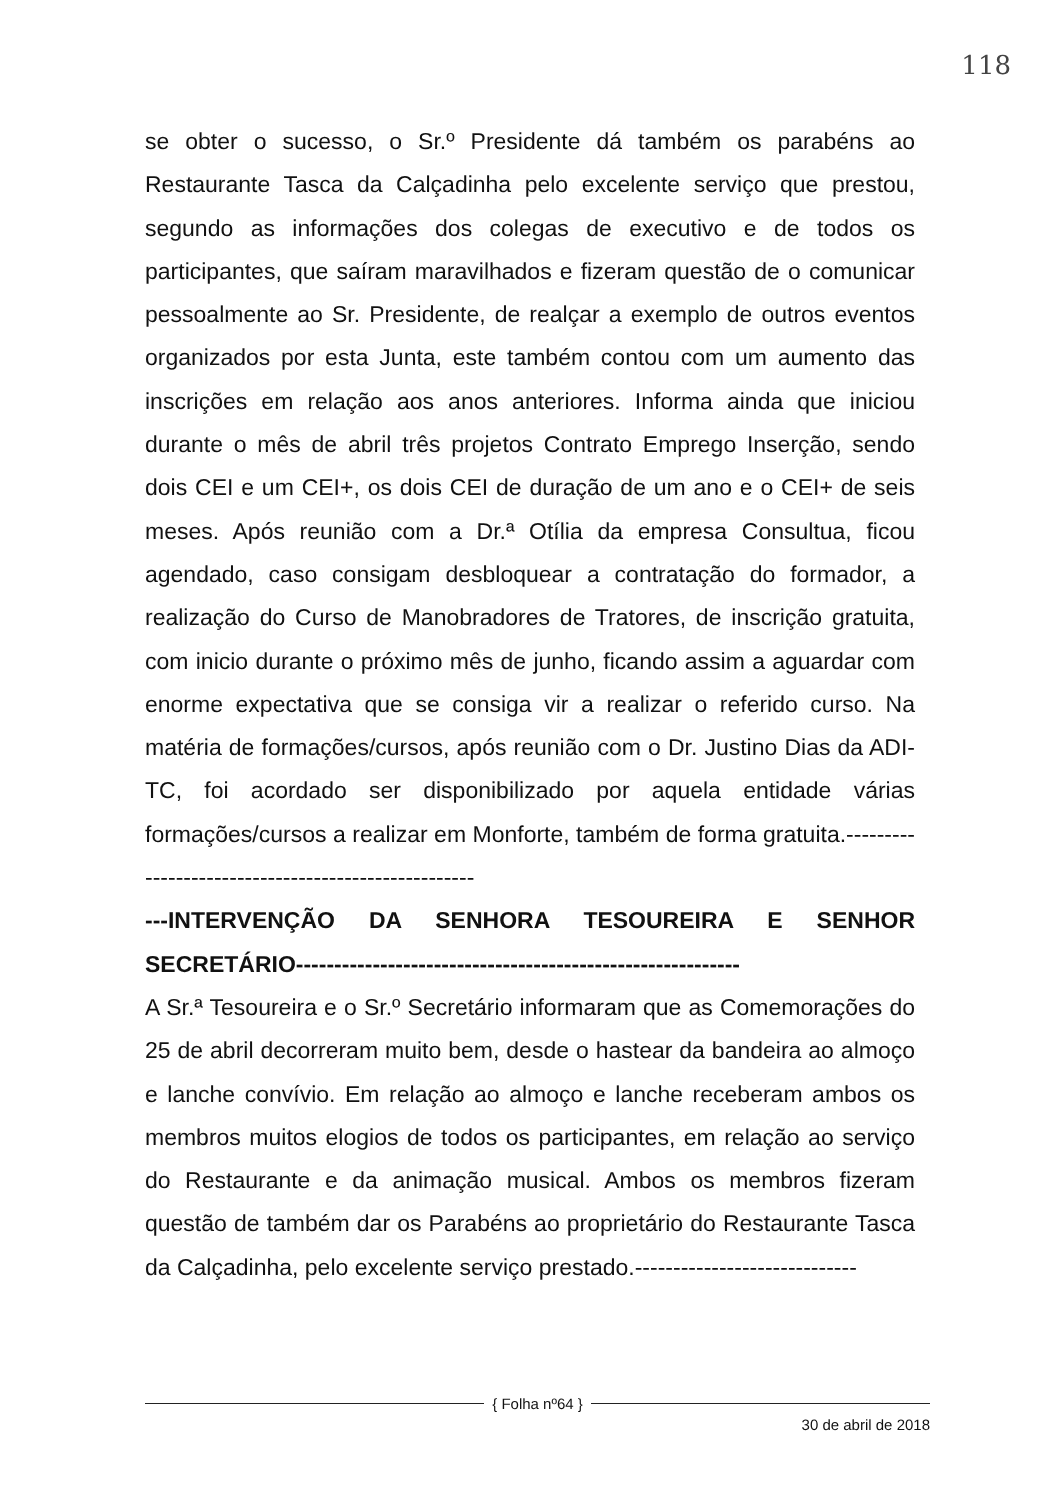118
se obter o sucesso, o Sr.º Presidente dá também os parabéns ao Restaurante Tasca da Calçadinha pelo excelente serviço que prestou, segundo as informações dos colegas de executivo e de todos os participantes, que saíram maravilhados e fizeram questão de o comunicar pessoalmente ao Sr. Presidente, de realçar a exemplo de outros eventos organizados por esta Junta, este também contou com um aumento das inscrições em relação aos anos anteriores. Informa ainda que iniciou durante o mês de abril três projetos Contrato Emprego Inserção, sendo dois CEI e um CEI+, os dois CEI de duração de um ano e o CEI+ de seis meses. Após reunião com a Dr.ª Otília da empresa Consultua, ficou agendado, caso consigam desbloquear a contratação do formador, a realização do Curso de Manobradores de Tratores, de inscrição gratuita, com inicio durante o próximo mês de junho, ficando assim a aguardar com enorme expectativa que se consiga vir a realizar o referido curso. Na matéria de formações/cursos, após reunião com o Dr. Justino Dias da ADI-TC, foi acordado ser disponibilizado por aquela entidade várias formações/cursos a realizar em Monforte, também de forma gratuita.----------------------------------------------------
---INTERVENÇÃO DA SENHORA TESOUREIRA E SENHOR SECRETÁRIO----------------------------------------------------------
A Sr.ª Tesoureira e o Sr.º Secretário informaram que as Comemorações do 25 de abril decorreram muito bem, desde o hastear da bandeira ao almoço e lanche convívio. Em relação ao almoço e lanche receberam ambos os membros muitos elogios de todos os participantes, em relação ao serviço do Restaurante e da animação musical. Ambos os membros fizeram questão de também dar os Parabéns ao proprietário do Restaurante Tasca da Calçadinha, pelo excelente serviço prestado.-----------------------------
{ Folha nº64 }
30 de abril de 2018